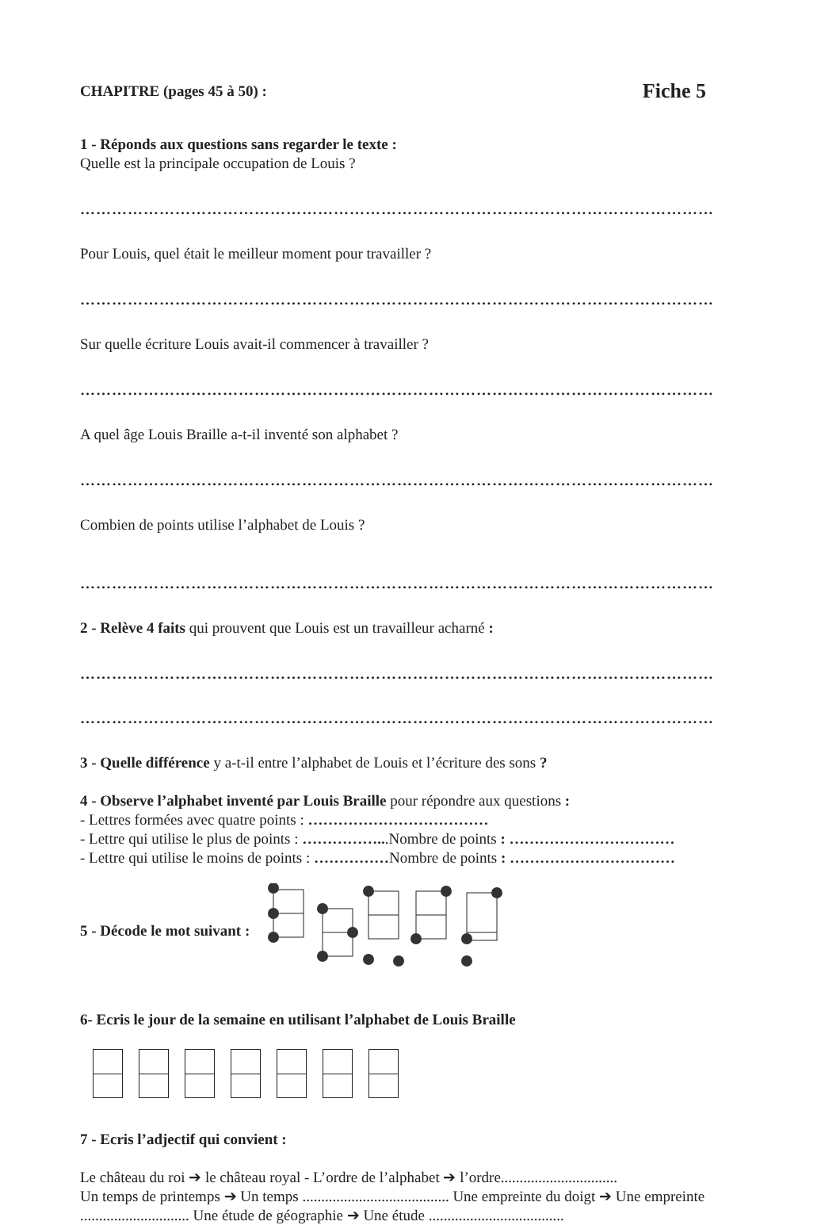CHAPITRE (pages 45 à 50) : Fiche 5
1 - Réponds aux questions sans regarder le texte :
Quelle est la principale occupation de Louis ?
…………………………………………………………………………………………………………
Pour Louis, quel était le meilleur moment pour travailler ?
…………………………………………………………………………………………………………
Sur quelle écriture Louis avait-il commencer à travailler ?
…………………………………………………………………………………………………………
A quel âge Louis Braille a-t-il inventé son alphabet ?
…………………………………………………………………………………………………………
Combien de points utilise l’alphabet de Louis ?
…………………………………………………………………………………………………………
2 - Relève 4 faits qui prouvent que Louis est un travailleur acharné :
…………………………………………………………………………………………………………
…………………………………………………………………………………………………………
3 - Quelle différence y a-t-il entre l’alphabet de Louis et l’écriture des sons ?
4 - Observe l’alphabet inventé par Louis Braille pour répondre aux questions :
- Lettres formées avec quatre points : ………………………………
- Lettre qui utilise le plus de points : ……………...Nombre de points : ……………………………
- Lettre qui utilise le moins de points : ……………Nombre de points : ……………………………
5 - Décode le mot suivant :
6- Ecris le jour de la semaine en utilisant l’alphabet de Louis Braille
7 - Ecris l’adjectif qui convient :
Le château du roi ➔ le château royal - L’ordre de l’alphabet ➔ l’ordre...............................
Un temps de printemps ➔ Un temps ....................................... Une empreinte du doigt ➔ Une empreinte ............................. Une étude de géographie ➔ Une étude ....................................